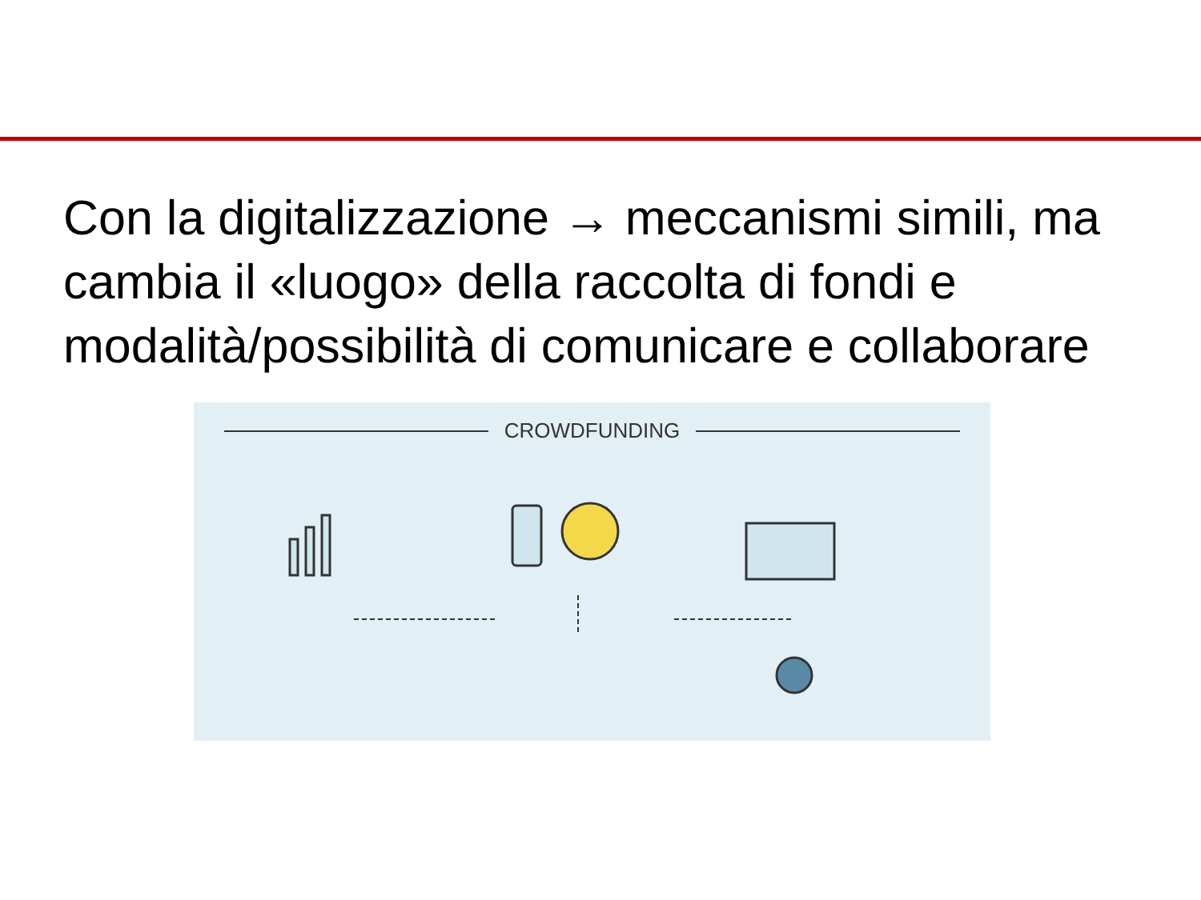Con la digitalizzazione → meccanismi simili, ma cambia il «luogo» della raccolta di fondi e modalità/possibilità di comunicare e collaborare
CROWDFUNDING